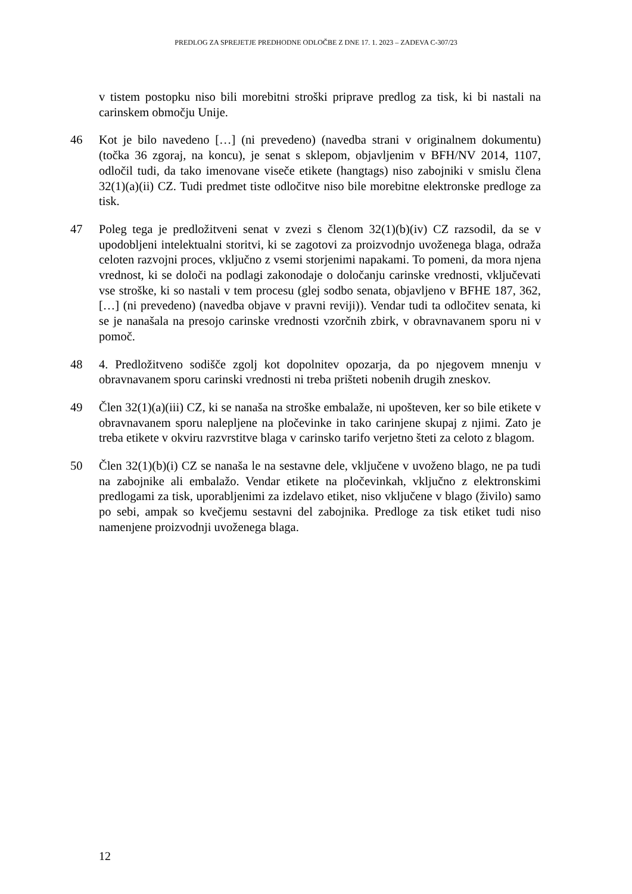PREDLOG ZA SPREJETJE PREDHODNE ODLOČBE Z DNE 17. 1. 2023 – ZADEVA C-307/23
v tistem postopku niso bili morebitni stroški priprave predlog za tisk, ki bi nastali na carinskem območju Unije.
46 Kot je bilo navedeno […] (ni prevedeno) (navedba strani v originalnem dokumentu) (točka 36 zgoraj, na koncu), je senat s sklepom, objavljenim v BFH/NV 2014, 1107, odločil tudi, da tako imenovane viseče etikete (hangtags) niso zabojniki v smislu člena 32(1)(a)(ii) CZ. Tudi predmet tiste odločitve niso bile morebitne elektronske predloge za tisk.
47 Poleg tega je predložitveni senat v zvezi s členom 32(1)(b)(iv) CZ razsodil, da se v upodobljeni intelektualni storitvi, ki se zagotovi za proizvodnjo uvoženega blaga, odraža celoten razvojni proces, vključno z vsemi storjenimi napakami. To pomeni, da mora njena vrednost, ki se določi na podlagi zakonodaje o določanju carinske vrednosti, vključevati vse stroške, ki so nastali v tem procesu (glej sodbo senata, objavljeno v BFHE 187, 362, […] (ni prevedeno) (navedba objave v pravni reviji)). Vendar tudi ta odločitev senata, ki se je nanašala na presojo carinske vrednosti vzorčnih zbirk, v obravnavanem sporu ni v pomoč.
48 4. Predložitveno sodišče zgolj kot dopolnitev opozarja, da po njegovem mnenju v obravnavanem sporu carinski vrednosti ni treba prišteti nobenih drugih zneskov.
49 Člen 32(1)(a)(iii) CZ, ki se nanaša na stroške embalaže, ni upošteven, ker so bile etikete v obravnavanem sporu nalepljene na pločevinke in tako carinjene skupaj z njimi. Zato je treba etikete v okviru razvrstitve blaga v carinsko tarifo verjetno šteti za celoto z blagom.
50 Člen 32(1)(b)(i) CZ se nanaša le na sestavne dele, vključene v uvoženo blago, ne pa tudi na zabojnike ali embalažo. Vendar etikete na pločevinkah, vključno z elektronskimi predlogami za tisk, uporabljenimi za izdelavo etiket, niso vključene v blago (živilo) samo po sebi, ampak so kvečjemu sestavni del zabojnika. Predloge za tisk etiket tudi niso namenjene proizvodnji uvoženega blaga.
12